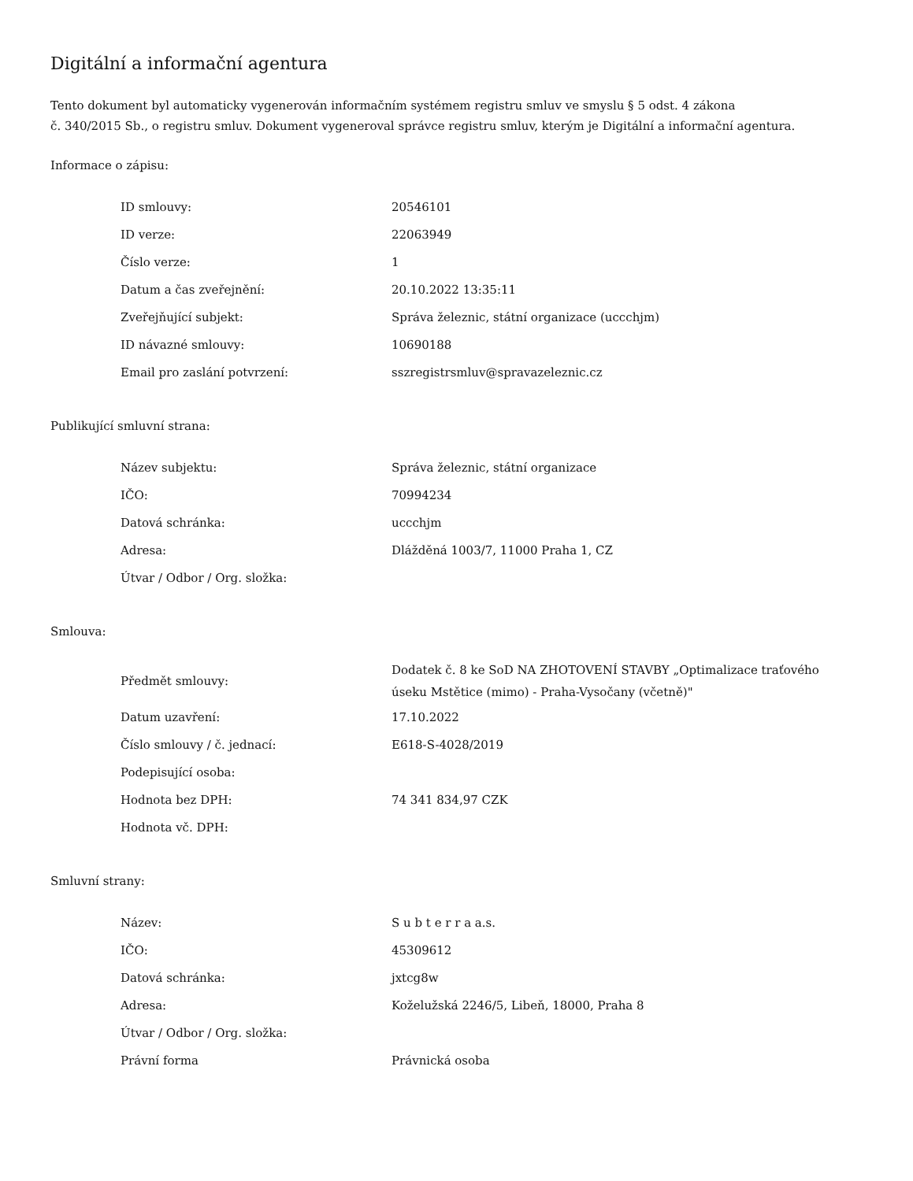Digitální a informační agentura
Tento dokument byl automaticky vygenerován informačním systémem registru smluv ve smyslu § 5 odst. 4 zákona
č. 340/2015 Sb., o registru smluv. Dokument vygeneroval správce registru smluv, kterým je Digitální a informační agentura.
Informace o zápisu:
| ID smlouvy: | 20546101 |
| ID verze: | 22063949 |
| Číslo verze: | 1 |
| Datum a čas zveřejnění: | 20.10.2022 13:35:11 |
| Zveřejňující subjekt: | Správa železnic, státní organizace (uccchjm) |
| ID návazné smlouvy: | 10690188 |
| Email pro zaslání potvrzení: | sszregistrsmluv@spravazeleznic.cz |
Publikující smluvní strana:
| Název subjektu: | Správa železnic, státní organizace |
| IČO: | 70994234 |
| Datová schránka: | uccchjm |
| Adresa: | Dlážděná 1003/7, 11000 Praha 1, CZ |
| Útvar / Odbor / Org. složka: | |
Smlouva:
| Předmět smlouvy: | Dodatek č. 8 ke SoD NA ZHOTOVENÍ STAVBY „Optimalizace traťového úseku Mstětice (mimo) - Praha-Vysočany (včetně)" |
| Datum uzavření: | 17.10.2022 |
| Číslo smlouvy / č. jednací: | E618-S-4028/2019 |
| Podepisující osoba: | |
| Hodnota bez DPH: | 74 341 834,97 CZK |
| Hodnota vč. DPH: | |
Smluvní strany:
| Název: | S u b t e r r a a.s. |
| IČO: | 45309612 |
| Datová schránka: | jxtcg8w |
| Adresa: | Koželužská 2246/5, Libeň, 18000, Praha 8 |
| Útvar / Odbor / Org. složka: | |
| Právní forma | Právnická osoba |